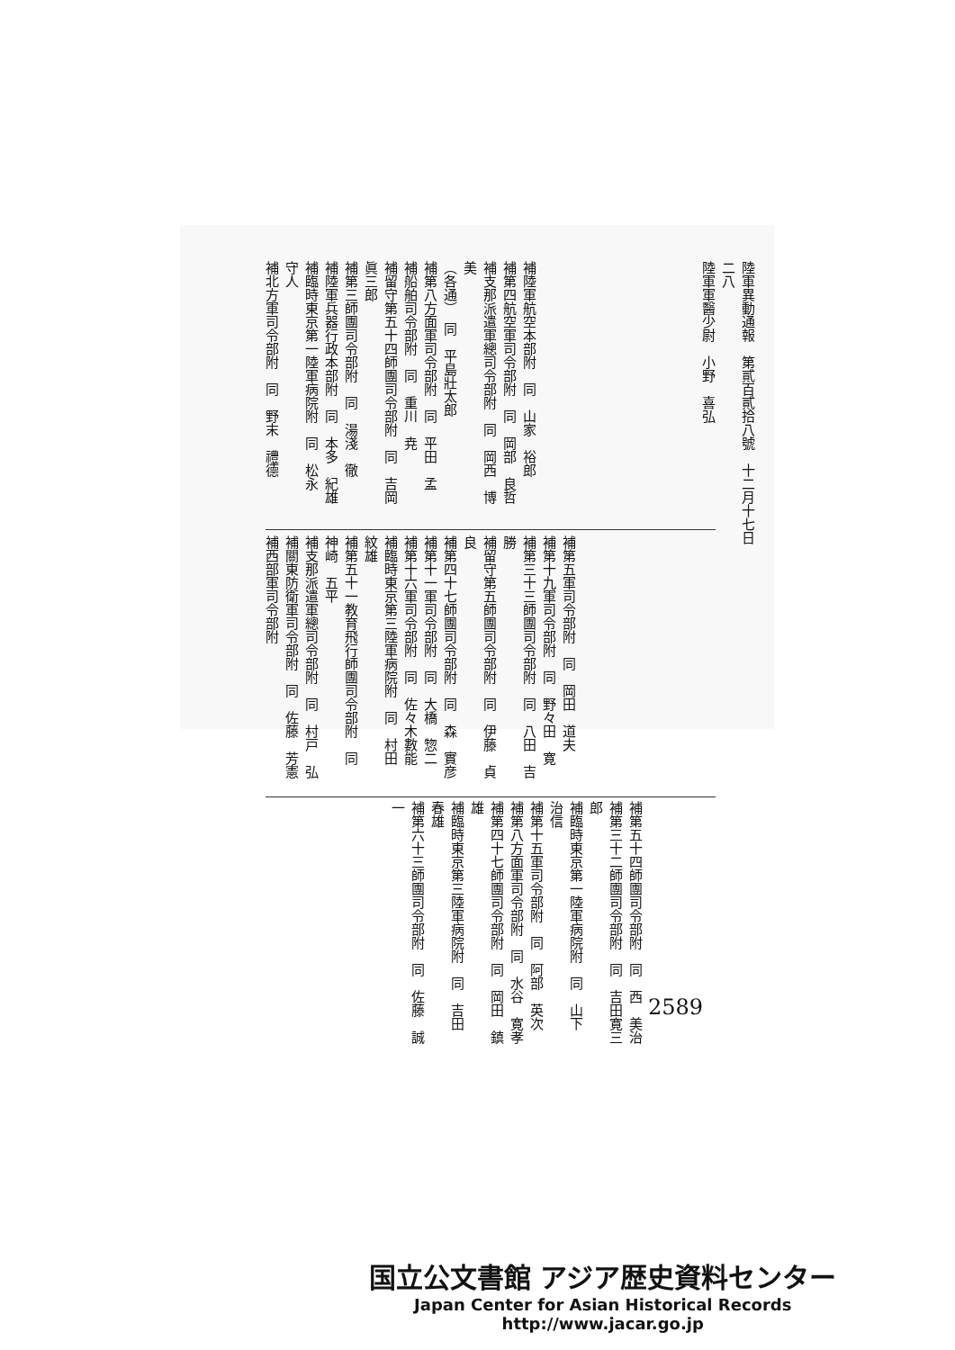陸軍異動通報　第貳百貳拾八號　十二月十七日　　　　　　　　　　　　　　　　　　　　　二八
陸軍軍醫少尉　小野　喜弘
補陸軍航空本部附　同　山家　裕郎
補第四航空軍司令部附　同　岡部　良哲
補支那派遣軍總司令部附　同　岡西　博美
（各通）　同　平島壯太郎
補第八方面軍司令部附　同　平田　孟
補船舶司令部附　同　重川　尭
補留守第五十四師團司令部附　同　吉岡眞三郎
補第三師團司令部附　同　湯淺　徹
補陸軍兵器行政本部附　同　本多　紀雄
補臨時東京第一陸軍病院附　同　松永　守人
補北方軍司令部附　同　野末　禮德
補第五軍司令部附　同　岡田　道夫
補第十九軍司令部附　同　野々田　寛
補第三十三師團司令部附　同　八田　吉勝
補留守第五師團司令部附　同　伊藤　貞良
補第四十七師團司令部附　同　森　實彦
補第十一軍司令部附　同　大橋　惣二
補第十六軍司令部附　同　佐々木數能
補臨時東京第三陸軍病院附　同　村田　紋雄
補第五十一教育飛行師團司令部附　同　神崎　五平
補支那派遣軍總司令部附　同　村戸　弘
補關東防衛軍司令部附　同　佐藤　芳憲
補西部軍司令部附
補第五十四師團司令部附　同　西　美治
補第三十二師團司令部附　同　吉田寛三郎
補臨時東京第一陸軍病院附　同　山下　治信
補第十五軍司令部附　同　阿部　英次
補第八方面軍司令部附　同　水谷　寛孝
補第四十七師團司令部附　同　岡田　鎮雄
補臨時東京第三陸軍病院附　同　吉田　春雄
補第六十三師團司令部附　同　佐藤　誠一
2589
国立公文書館 アジア歴史資料センター
Japan Center for Asian Historical Records
http://www.jacar.go.jp